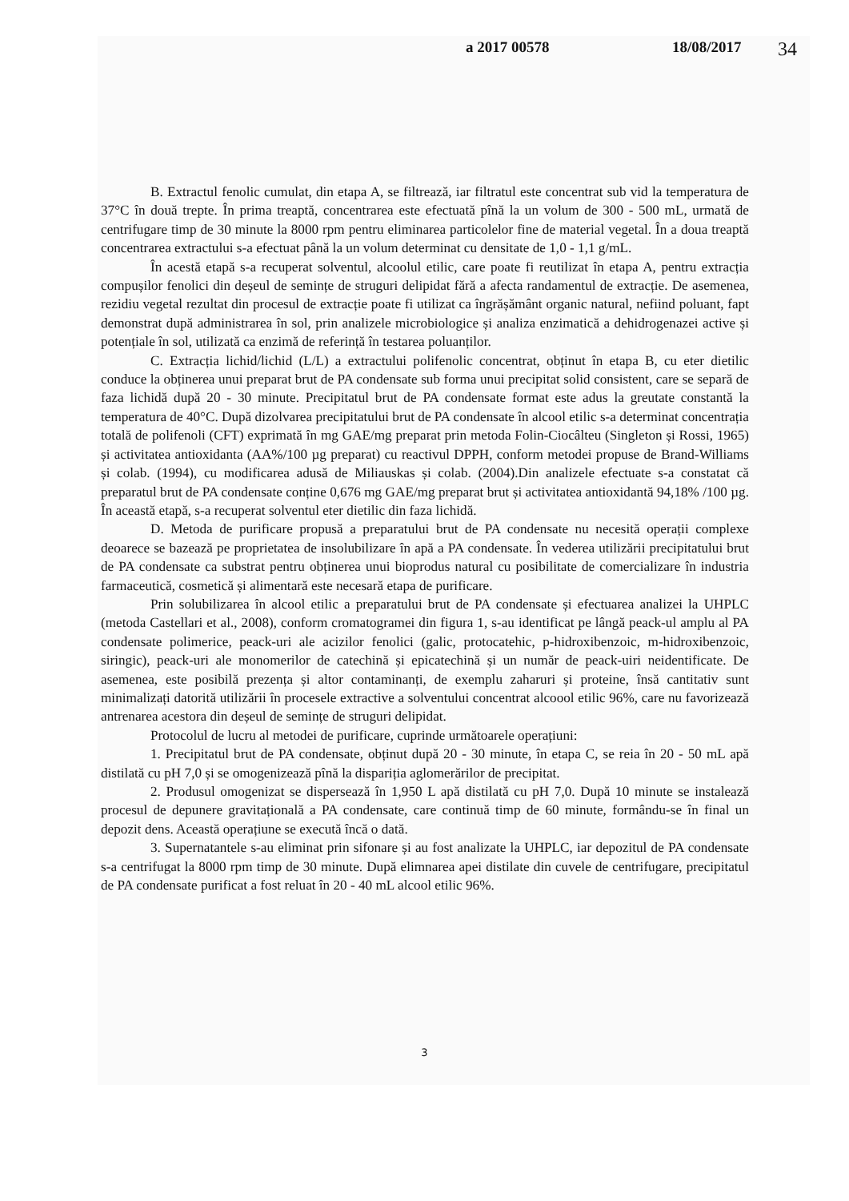a 2017 00578 18/08/2017 34
B. Extractul fenolic cumulat, din etapa A, se filtrează, iar filtratul este concentrat sub vid la temperatura de 37°C în două trepte. În prima treaptă, concentrarea este efectuată pînă la un volum de 300 - 500 mL, urmată de centrifugare timp de 30 minute la 8000 rpm pentru eliminarea particolelor fine de material vegetal. În a doua treaptă concentrarea extractului s-a efectuat până la un volum determinat cu densitate de 1,0 - 1,1 g/mL.
În acestă etapă s-a recuperat solventul, alcoolul etilic, care poate fi reutilizat în etapa A, pentru extracția compușilor fenolici din deșeul de semințe de struguri delipidat fără a afecta randamentul de extracție. De asemenea, rezidiu vegetal rezultat din procesul de extracție poate fi utilizat ca îngrășământ organic natural, nefiind poluant, fapt demonstrat după administrarea în sol, prin analizele microbiologice și analiza enzimatică a dehidrogenazei active și potențiale în sol, utilizată ca enzimă de referință în testarea poluanților.
C. Extracția lichid/lichid (L/L) a extractului polifenolic concentrat, obținut în etapa B, cu eter dietilic conduce la obținerea unui preparat brut de PA condensate sub forma unui precipitat solid consistent, care se separă de faza lichidă după 20 - 30 minute. Precipitatul brut de PA condensate format este adus la greutate constantă la temperatura de 40°C. După dizolvarea precipitatului brut de PA condensate în alcool etilic s-a determinat concentrația totală de polifenoli (CFT) exprimată în mg GAE/mg preparat prin metoda Folin-Ciocâlteu (Singleton și Rossi, 1965) și activitatea antioxidanta (AA%/100 µg preparat) cu reactivul DPPH, conform metodei propuse de Brand-Williams și colab. (1994), cu modificarea adusă de Miliauskas și colab. (2004).Din analizele efectuate s-a constatat că preparatul brut de PA condensate conține 0,676 mg GAE/mg preparat brut și activitatea antioxidantă 94,18% /100 µg. În această etapă, s-a recuperat solventul eter dietilic din faza lichidă.
D. Metoda de purificare propusă a preparatului brut de PA condensate nu necesită operații complexe deoarece se bazează pe proprietatea de insolubilizare în apă a PA condensate. În vederea utilizării precipitatului brut de PA condensate ca substrat pentru obținerea unui bioprodus natural cu posibilitate de comercializare în industria farmaceutică, cosmetică și alimentară este necesară etapa de purificare.
Prin solubilizarea în alcool etilic a preparatului brut de PA condensate și efectuarea analizei la UHPLC (metoda Castellari et al., 2008), conform cromatogramei din figura 1, s-au identificat pe lângă peack-ul amplu al PA condensate polimerice, peack-uri ale acizilor fenolici (galic, protocatehic, p-hidroxibenzoic, m-hidroxibenzoic, siringic), peack-uri ale monomerilor de catechină și epicatechină și un număr de peack-uiri neidentificate. De asemenea, este posibilă prezența și altor contaminanți, de exemplu zaharuri și proteine, însă cantitativ sunt minimalizați datorită utilizării în procesele extractive a solventului concentrat alcoool etilic 96%, care nu favorizează antrenarea acestora din deșeul de semințe de struguri delipidat.
Protocolul de lucru al metodei de purificare, cuprinde următoarele operațiuni:
1. Precipitatul brut de PA condensate, obținut după 20 - 30 minute, în etapa C, se reia în 20 - 50 mL apă distilată cu pH 7,0 și se omogenizează pînă la dispariția aglomerărilor de precipitat.
2. Produsul omogenizat se dispersează în 1,950 L apă distilată cu pH 7,0. După 10 minute se instalează procesul de depunere gravitațională a PA condensate, care continuă timp de 60 minute, formându-se în final un depozit dens. Această operațiune se execută încă o dată.
3. Supernatantele s-au eliminat prin sifonare și au fost analizate la UHPLC, iar depozitul de PA condensate s-a centrifugat la 8000 rpm timp de 30 minute. După elimnarea apei distilate din cuvele de centrifugare, precipitatul de PA condensate purificat a fost reluat în 20 - 40 mL alcool etilic 96%.
3